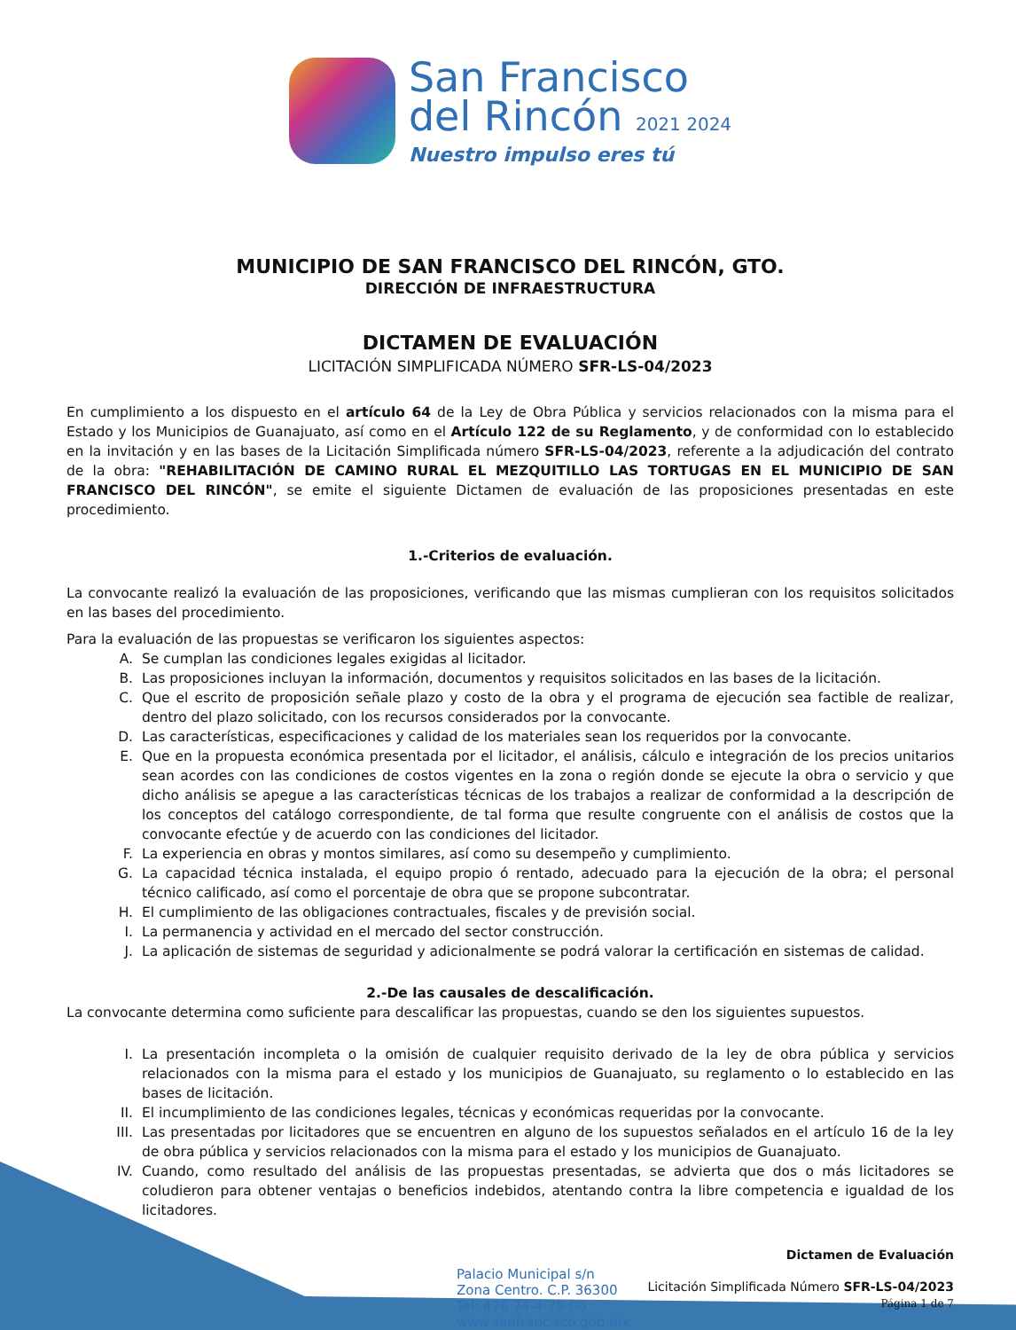San Francisco
del Rincón 2021 2024
Nuestro impulso eres tú
MUNICIPIO DE SAN FRANCISCO DEL RINCÓN, GTO.
DIRECCIÓN DE INFRAESTRUCTURA
DICTAMEN DE EVALUACIÓN
LICITACIÓN SIMPLIFICADA NÚMERO SFR-LS-04/2023
En cumplimiento a los dispuesto en el artículo 64 de la Ley de Obra Pública y servicios relacionados con la misma para el Estado y los Municipios de Guanajuato, así como en el Artículo 122 de su Reglamento, y de conformidad con lo establecido en la invitación y en las bases de la Licitación Simplificada número SFR-LS-04/2023, referente a la adjudicación del contrato de la obra: "REHABILITACIÓN DE CAMINO RURAL EL MEZQUITILLO LAS TORTUGAS EN EL MUNICIPIO DE SAN FRANCISCO DEL RINCÓN", se emite el siguiente Dictamen de evaluación de las proposiciones presentadas en este procedimiento.
1.-Criterios de evaluación.
La convocante realizó la evaluación de las proposiciones, verificando que las mismas cumplieran con los requisitos solicitados en las bases del procedimiento.
Para la evaluación de las propuestas se verificaron los siguientes aspectos:
A. Se cumplan las condiciones legales exigidas al licitador.
B. Las proposiciones incluyan la información, documentos y requisitos solicitados en las bases de la licitación.
C. Que el escrito de proposición señale plazo y costo de la obra y el programa de ejecución sea factible de realizar, dentro del plazo solicitado, con los recursos considerados por la convocante.
D. Las características, especificaciones y calidad de los materiales sean los requeridos por la convocante.
E. Que en la propuesta económica presentada por el licitador, el análisis, cálculo e integración de los precios unitarios sean acordes con las condiciones de costos vigentes en la zona o región donde se ejecute la obra o servicio y que dicho análisis se apegue a las características técnicas de los trabajos a realizar de conformidad a la descripción de los conceptos del catálogo correspondiente, de tal forma que resulte congruente con el análisis de costos que la convocante efectúe y de acuerdo con las condiciones del licitador.
F. La experiencia en obras y montos similares, así como su desempeño y cumplimiento.
G. La capacidad técnica instalada, el equipo propio ó rentado, adecuado para la ejecución de la obra; el personal técnico calificado, así como el porcentaje de obra que se propone subcontratar.
H. El cumplimiento de las obligaciones contractuales, fiscales y de previsión social.
I. La permanencia y actividad en el mercado del sector construcción.
J. La aplicación de sistemas de seguridad y adicionalmente se podrá valorar la certificación en sistemas de calidad.
2.-De las causales de descalificación.
La convocante determina como suficiente para descalificar las propuestas, cuando se den los siguientes supuestos.
I. La presentación incompleta o la omisión de cualquier requisito derivado de la ley de obra pública y servicios relacionados con la misma para el estado y los municipios de Guanajuato, su reglamento o lo establecido en las bases de licitación.
II. El incumplimiento de las condiciones legales, técnicas y económicas requeridas por la convocante.
III. Las presentadas por licitadores que se encuentren en alguno de los supuestos señalados en el artículo 16 de la ley de obra pública y servicios relacionados con la misma para el estado y los municipios de Guanajuato.
IV. Cuando, como resultado del análisis de las propuestas presentadas, se advierta que dos o más licitadores se coludieron para obtener ventajas o beneficios indebidos, atentando contra la libre competencia e igualdad de los licitadores.
Palacio Municipal s/n
Zona Centro. C.P. 36300
Tel: 476 74-4-78-00
www.sanfrancisco.gob.mx
Dictamen de Evaluación
Licitación Simplificada Número SFR-LS-04/2023
Página 1 de 7